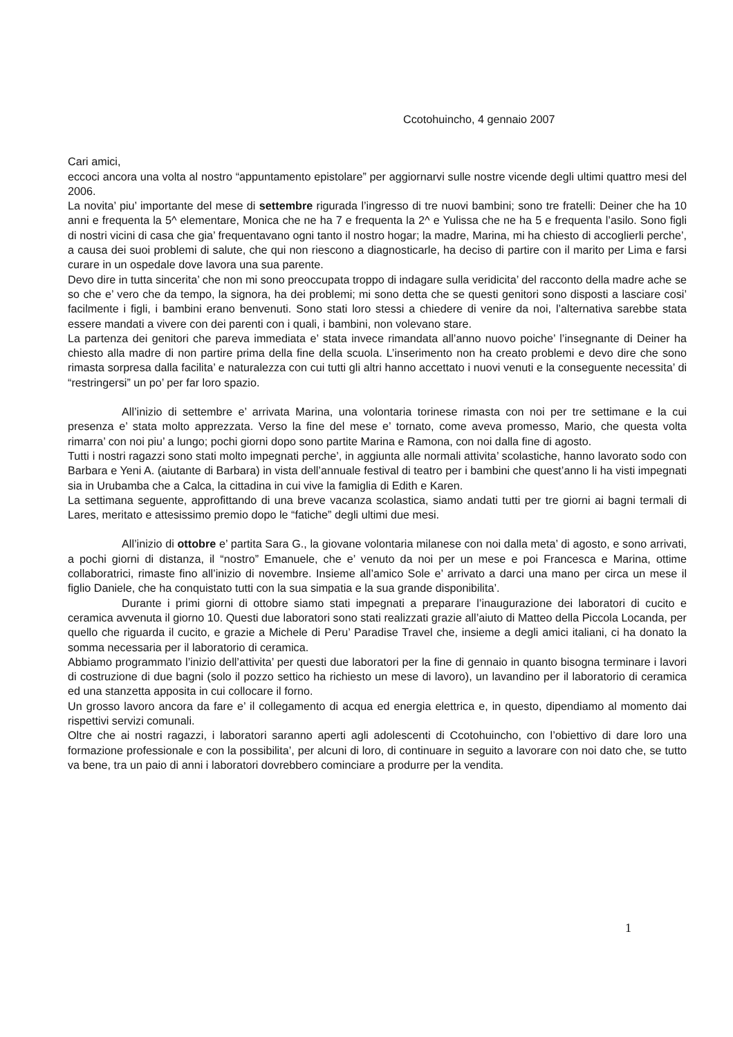Ccotohuincho, 4 gennaio 2007
Cari amici,
eccoci ancora una volta al nostro “appuntamento epistolare” per aggiornarvi sulle nostre vicende degli ultimi quattro mesi del 2006.
La novita’ piu’ importante del mese di settembre rigurada l’ingresso di tre nuovi bambini; sono tre fratelli: Deiner che ha 10 anni e frequenta la 5^ elementare, Monica che ne ha 7 e frequenta la 2^ e Yulissa che ne ha 5 e frequenta l’asilo. Sono figli di nostri vicini di casa che gia’ frequentavano ogni tanto il nostro hogar; la madre, Marina, mi ha chiesto di accoglierli perche’, a causa dei suoi problemi di salute, che qui non riescono a diagnosticarle, ha deciso di partire con il marito per Lima e farsi curare in un ospedale dove lavora una sua parente.
Devo dire in tutta sincerita’ che non mi sono preoccupata troppo di indagare sulla veridicita’ del racconto della madre ache se so che e’ vero che da tempo, la signora, ha dei problemi; mi sono detta che se questi genitori sono disposti a lasciare cosi’ facilmente i figli, i bambini erano benvenuti. Sono stati loro stessi a chiedere di venire da noi, l’alternativa sarebbe stata essere mandati a vivere con dei parenti con i quali, i bambini, non volevano stare.
La partenza dei genitori che pareva immediata e’ stata invece rimandata all’anno nuovo poiche’ l’insegnante di Deiner ha chiesto alla madre di non partire prima della fine della scuola. L’inserimento non ha creato problemi e devo dire che sono rimasta sorpresa dalla facilita’ e naturalezza con cui tutti gli altri hanno accettato i nuovi venuti e la conseguente necessita’ di “restringersi” un po’ per far loro spazio.
All’inizio di settembre e’ arrivata Marina, una volontaria torinese rimasta con noi per tre settimane e la cui presenza e’ stata molto apprezzata. Verso la fine del mese e’ tornato, come aveva promesso, Mario, che questa volta rimarra’ con noi piu’ a lungo; pochi giorni dopo sono partite Marina e Ramona, con noi dalla fine di agosto.
Tutti i nostri ragazzi sono stati molto impegnati perche’, in aggiunta alle normali attivita’ scolastiche, hanno lavorato sodo con Barbara e Yeni A. (aiutante di Barbara) in vista dell’annuale festival di teatro per i bambini che quest’anno li ha visti impegnati sia in Urubamba che a Calca, la cittadina in cui vive la famiglia di Edith e Karen.
La settimana seguente, approfittando di una breve vacanza scolastica, siamo andati tutti per tre giorni ai bagni termali di Lares, meritato e attesissimo premio dopo le “fatiche” degli ultimi due mesi.
All’inizio di ottobre e’ partita Sara G., la giovane volontaria milanese con noi dalla meta’ di agosto, e sono arrivati, a pochi giorni di distanza, il “nostro” Emanuele, che e’ venuto da noi per un mese e poi Francesca e Marina, ottime collaboratrici, rimaste fino all’inizio di novembre. Insieme all’amico Sole e’ arrivato a darci una mano per circa un mese il figlio Daniele, che ha conquistato tutti con la sua simpatia e la sua grande disponibilita’.
Durante i primi giorni di ottobre siamo stati impegnati a preparare l’inaugurazione dei laboratori di cucito e ceramica avvenuta il giorno 10. Questi due laboratori sono stati realizzati grazie all’aiuto di Matteo della Piccola Locanda, per quello che riguarda il cucito, e grazie a Michele di Peru’ Paradise Travel che, insieme a degli amici italiani, ci ha donato la somma necessaria per il laboratorio di ceramica.
Abbiamo programmato l’inizio dell’attivita’ per questi due laboratori per la fine di gennaio in quanto bisogna terminare i lavori di costruzione di due bagni (solo il pozzo settico ha richiesto un mese di lavoro), un lavandino per il laboratorio di ceramica ed una stanzetta apposita in cui collocare il forno.
Un grosso lavoro ancora da fare e’ il collegamento di acqua ed energia elettrica e, in questo, dipendiamo al momento dai rispettivi servizi comunali.
Oltre che ai nostri ragazzi, i laboratori saranno aperti agli adolescenti di Ccotohuincho, con l’obiettivo di dare loro una formazione professionale e con la possibilita’, per alcuni di loro, di continuare in seguito a lavorare con noi dato che, se tutto va bene, tra un paio di anni i laboratori dovrebbero cominciare a produrre per la vendita.
1